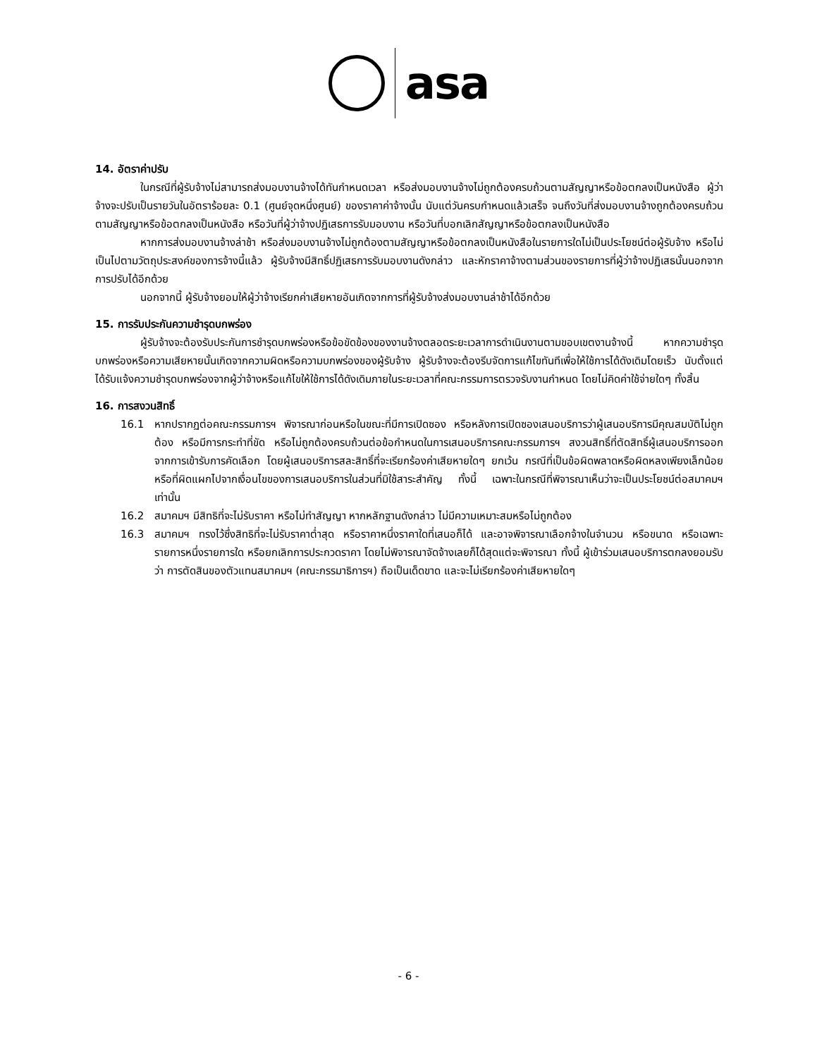asa
14. อัตราค่าปรับ
ในกรณีที่ผู้รับจ้างไม่สามารถส่งมอบงานจ้างได้ทันกำหนดเวลา หรือส่งมอบงานจ้างไม่ถูกต้องครบถ้วนตามสัญญาหรือข้อตกลงเป็นหนังสือ ผู้ว่าจ้างจะปรับเป็นรายวันในอัตราร้อยละ 0.1 (ศูนย์จุดหนึ่งศูนย์) ของราคาค่าจ้างนั้น นับแต่วันครบกำหนดแล้วเสร็จ จนถึงวันที่ส่งมอบงานจ้างถูกต้องครบถ้วนตามสัญญาหรือข้อตกลงเป็นหนังสือ หรือวันที่ผู้ว่าจ้างปฏิเสธการรับมอบงาน หรือวันที่บอกเลิกสัญญาหรือข้อตกลงเป็นหนังสือ
หากการส่งมอบงานจ้างล่าช้า หรือส่งมอบงานจ้างไม่ถูกต้องตามสัญญาหรือข้อตกลงเป็นหนังสือในรายการใดไม่เป็นประโยชน์ต่อผู้รับจ้าง หรือไม่เป็นไปตามวัตถุประสงค์ของการจ้างนี้แล้ว ผู้รับจ้างมีสิทธิ์ปฏิเสธการรับมอบงานดังกล่าว และหักราคาจ้างตามส่วนของรายการที่ผู้ว่าจ้างปฏิเสธนั้นนอกจากการปรับได้อีกด้วย
นอกจากนี้ ผู้รับจ้างยอมให้ผู้ว่าจ้างเรียกค่าเสียหายอันเกิดจากการที่ผู้รับจ้างส่งมอบงานล่าช้าได้อีกด้วย
15. การรับประกันความชำรุดบกพร่อง
ผู้รับจ้างจะต้องรับประกันการชำรุดบกพร่องหรือข้อขัดข้องของงานจ้างตลอดระยะเวลาการดำเนินงานตามขอบเขตงานจ้างนี้ หากความชำรุดบกพร่องหรือความเสียหายนั้นเกิดจากความผิดหรือความบกพร่องของผู้รับจ้าง ผู้รับจ้างจะต้องรีบจัดการแก้ไขทันทีเพื่อให้ใช้การได้ดังเดิมโดยเร็ว นับตั้งแต่ได้รับแจ้งความชำรุดบกพร่องจากผู้ว่าจ้างหรือแก้ไขให้ใช้การได้ดังเดิมภายในระยะเวลาที่คณะกรรมการตรวจรับงานกำหนด โดยไม่คิดค่าใช้จ่ายใดๆ ทั้งสิ้น
16. การสงวนสิทธิ์
16.1 หากปรากฏต่อคณะกรรมการฯ พิจารณาก่อนหรือในขณะที่มีการเปิดซอง หรือหลังการเปิดซองเสนอบริการว่าผู้เสนอบริการมีคุณสมบัติไม่ถูกต้อง หรือมีการกระทำที่ขัด หรือไม่ถูกต้องครบถ้วนต่อข้อกำหนดในการเสนอบริการคณะกรรมการฯ สงวนสิทธิ์ที่ตัดสิทธิ์ผู้เสนอบริการออกจากการเข้ารับการคัดเลือก โดยผู้เสนอบริการสละสิทธิ์ที่จะเรียกร้องค่าเสียหายใดๆ ยกเว้น กรณีที่เป็นข้อผิดพลาดหรือผิดหลงเพียงเล็กน้อย หรือที่ผิดแผกไปจากเงื่อนไขของการเสนอบริการในส่วนที่มิใช้สาระสำคัญ ทั้งนี้ เฉพาะในกรณีที่พิจารณาเห็นว่าจะเป็นประโยชน์ต่อสมาคมฯ เท่านั้น
16.2 สมาคมฯ มีสิทธิที่จะไม่รับราคา หรือไม่ทำสัญญา หากหลักฐานดังกล่าว ไม่มีความเหมาะสมหรือไม่ถูกต้อง
16.3 สมาคมฯ ทรงไว้ซึ่งสิทธิที่จะไม่รับราคาต่ำสุด หรือราคาหนึ่งราคาใดที่เสนอก็ได้ และอาจพิจารณาเลือกจ้างในจำนวน หรือขนาด หรือเฉพาะรายการหนึ่งรายการใด หรือยกเลิกการประกวดราคา โดยไม่พิจารณาจัดจ้างเลยก็ได้สุดแต่จะพิจารณา ทั้งนี้ ผู้เข้าร่วมเสนอบริการตกลงยอมรับว่า การตัดสินของตัวแทนสมาคมฯ (คณะกรรมาธิการฯ) ถือเป็นเด็ดขาด และจะไม่เรียกร้องค่าเสียหายใดๆ
- 6 -